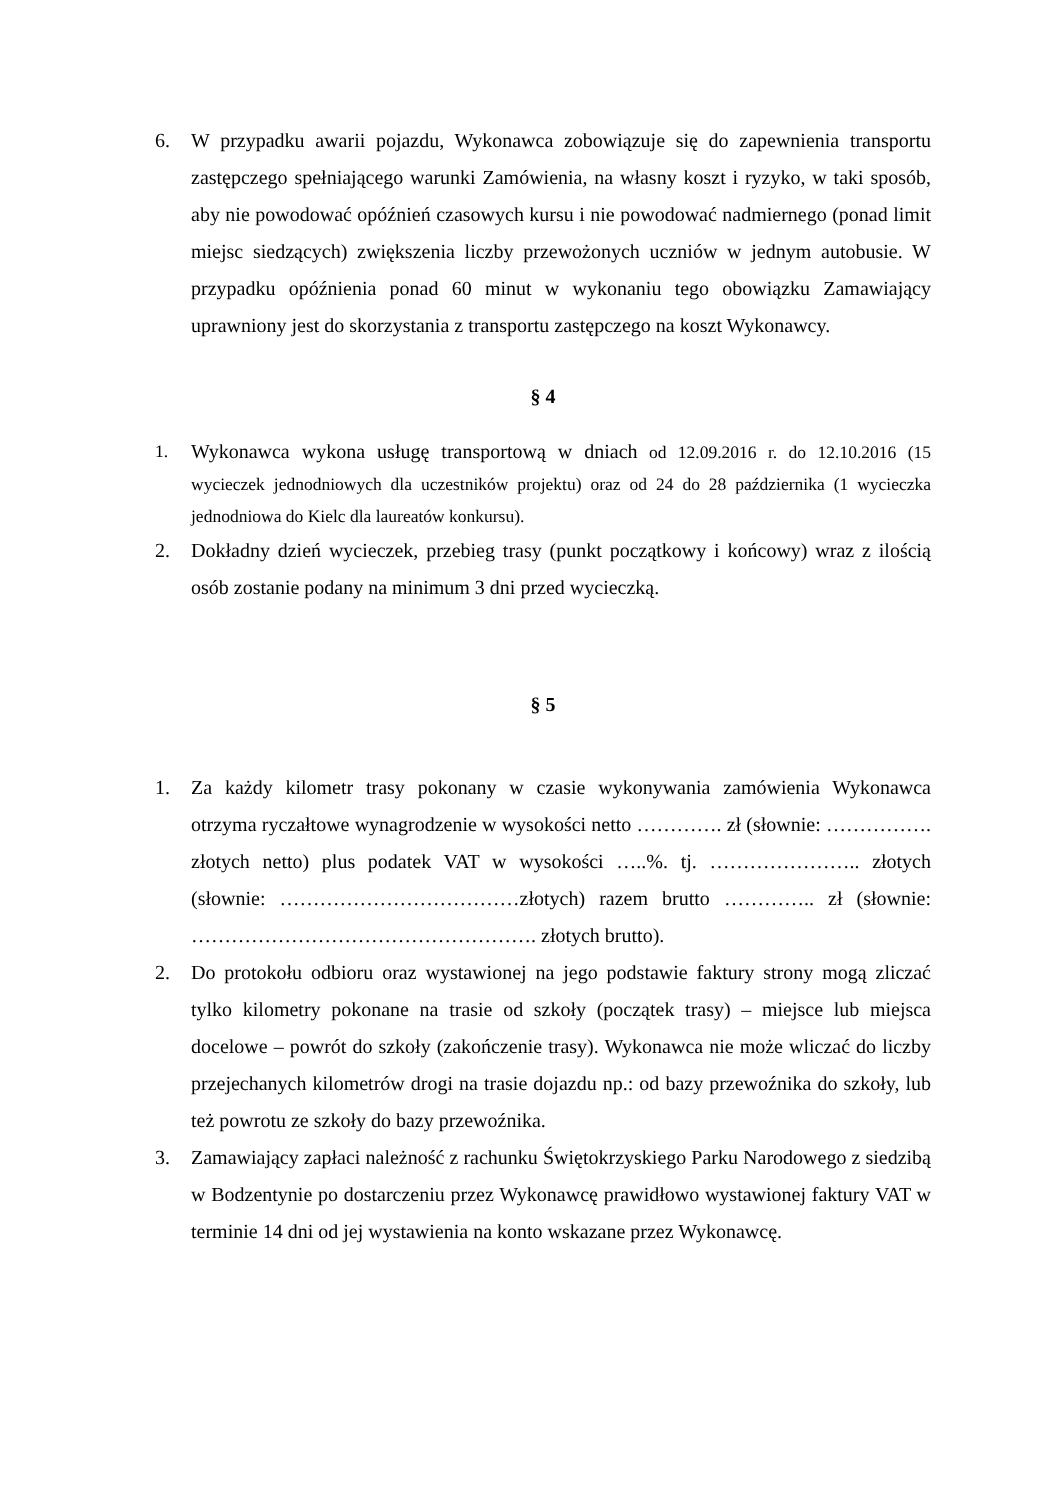6. W przypadku awarii pojazdu, Wykonawca zobowiązuje się do zapewnienia transportu zastępczego spełniającego warunki Zamówienia, na własny koszt i ryzyko, w taki sposób, aby nie powodować opóźnień czasowych kursu i nie powodować nadmiernego (ponad limit miejsc siedzących) zwiększenia liczby przewożonych uczniów w jednym autobusie. W przypadku opóźnienia ponad 60 minut w wykonaniu tego obowiązku Zamawiający uprawniony jest do skorzystania z transportu zastępczego na koszt Wykonawcy.
§ 4
1. Wykonawca wykona usługę transportową w dniach od 12.09.2016 r. do 12.10.2016 (15 wycieczek jednodniowych dla uczestników projektu) oraz od 24 do 28 października (1 wycieczka jednodniowa do Kielc dla laureatów konkursu).
2. Dokładny dzień wycieczek, przebieg trasy (punkt początkowy i końcowy) wraz z ilością osób zostanie podany na minimum 3 dni przed wycieczką.
§ 5
1. Za każdy kilometr trasy pokonany w czasie wykonywania zamówienia Wykonawca otrzyma ryczałtowe wynagrodzenie w wysokości netto …………. zł (słownie: ……………. złotych netto) plus podatek VAT w wysokości …..%. tj. ………………….. złotych (słownie: ………………………………złotych) razem brutto ………….. zł (słownie: ……………………………………………. złotych brutto).
2. Do protokołu odbioru oraz wystawionej na jego podstawie faktury strony mogą zliczać tylko kilometry pokonane na trasie od szkoły (początek trasy) – miejsce lub miejsca docelowe – powrót do szkoły (zakończenie trasy). Wykonawca nie może wliczać do liczby przejechanych kilometrów drogi na trasie dojazdu np.: od bazy przewoźnika do szkoły, lub też powrotu ze szkoły do bazy przewoźnika.
3. Zamawiający zapłaci należność z rachunku Świętokrzyskiego Parku Narodowego z siedzibą w Bodzentynie po dostarczeniu przez Wykonawcę prawidłowo wystawionej faktury VAT w terminie 14 dni od jej wystawienia na konto wskazane przez Wykonawcę.